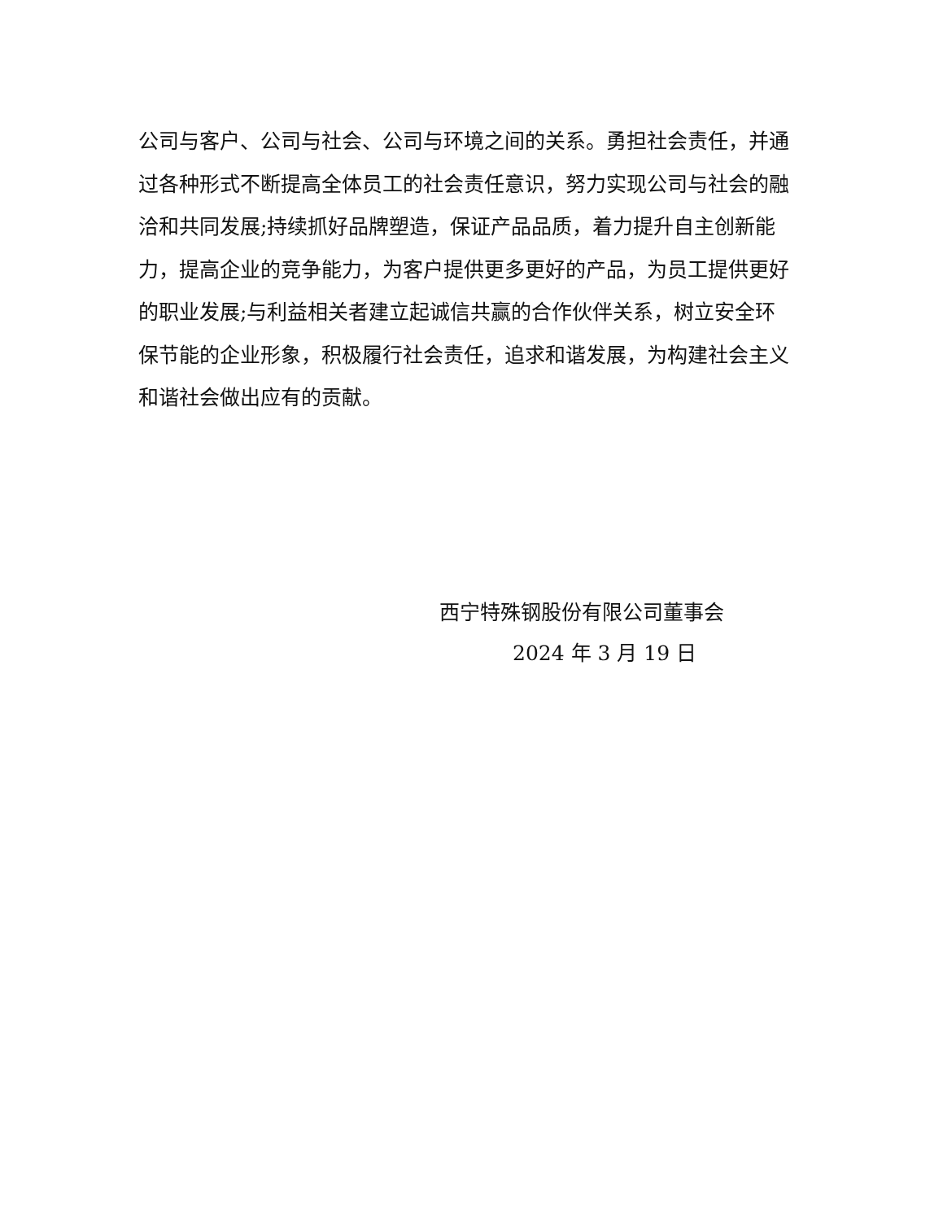公司与客户、公司与社会、公司与环境之间的关系。勇担社会责任，并通过各种形式不断提高全体员工的社会责任意识，努力实现公司与社会的融洽和共同发展;持续抓好品牌塑造，保证产品品质，着力提升自主创新能力，提高企业的竞争能力，为客户提供更多更好的产品，为员工提供更好的职业发展;与利益相关者建立起诚信共赢的合作伙伴关系，树立安全环保节能的企业形象，积极履行社会责任，追求和谐发展，为构建社会主义和谐社会做出应有的贡献。
西宁特殊钢股份有限公司董事会
2024 年 3 月 19 日